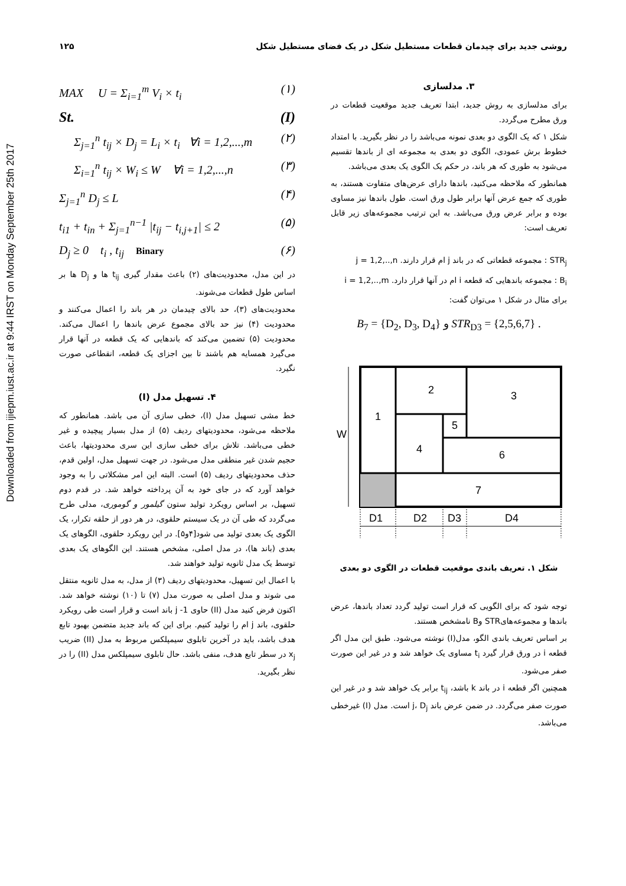Downloaded from ijiepm.iust.ac.ir at 9:44 IRST on Monday September 25th 2017
روشی جدید برای چیدمان قطعات مستطیل شکل در یک فضای مستطیل شکل ۱۲۵
۳. مدلسازی
برای مدلسازی به روش جدید، ابتدا تعریف جدید موقعیت قطعات در ورق مطرح می‌گردد.
شکل ۱ که یک الگوی دو بعدی نمونه می‌باشد را در نظر بگیرید. با امتداد خطوط برش عمودی، الگوی دو بعدی به مجموعه ای از باندها تقسیم می‌شود به طوری که هر باند، در حکم یک الگوی یک بعدی می‌باشد.
همانطور که ملاحظه می‌کنید، باندها دارای عرض‌های متفاوت هستند، به طوری که جمع عرض آنها برابر طول ورق است. طول باندها نیز مساوی بوده و برابر عرض ورق می‌باشد. به این ترتیب مجموعه‌های زیر قابل تعریف است:
STR<sub>j</sub> : مجموعه قطعاتی که در باند j ام قرار دارند. j = 1,2,..,n
B<sub>i</sub> : مجموعه باندهایی که قطعه i ام در آنها قرار دارد. i = 1,2,..,m
برای مثال در شکل ۱ می‌توان گفت:
B<sub>7</sub> = {D<sub>2</sub>, D<sub>3</sub>, D<sub>4</sub>} و STR<sub>D3</sub> = {2,5,6,7} .
W
1
2
3
4
5
6
7
D1
D2
D3
D4
شکل ۱. تعریف باندی موقعیت قطعات در الگوی دو بعدی
توجه شود که برای الگویی که قرار است تولید گردد تعداد باندها، عرض باندها و مجموعه‌هایSTR وB نامشخص هستند.
بر اساس تعریف باندی الگو، مدل(I) نوشته می‌شود. طبق این مدل اگر قطعه i در ورق قرار گیرد t<sub>i</sub> مساوی یک خواهد شد و در غیر این صورت صفر می‌شود.
همچنین اگر قطعه i در باند k باشد، t<sub>ij</sub> برابر یک خواهد شد و در غیر این صورت صفر می‌گردد. در ضمن عرض باند j، D<sub>j</sub> است. مدل (I) غیرخطی می‌باشد.
MAX U = Σ<sub>i=1</sub><sup>m</sup> V<sub>i</sub> × t<sub>i</sub> (۱)
St. (I)
Σ<sub>j=1</sub><sup>n</sup> t<sub>ij</sub> × D<sub>j</sub> = L<sub>i</sub> × t<sub>i</sub> ∀i = 1,2,...,m (۲)
Σ<sub>i=1</sub><sup>n</sup> t<sub>ij</sub> × W<sub>i</sub> ≤ W ∀i = 1,2,...,n (۳)
Σ<sub>j=1</sub><sup>n</sup> D<sub>j</sub> ≤ L (۴)
t<sub>i1</sub> + t<sub>in</sub> + Σ<sub>j=1</sub><sup>n−1</sup> |t<sub>ij</sub> − t<sub>i,j+1</sub>| ≤ 2 (۵)
D<sub>j</sub> ≥ 0 t<sub>i</sub> , t<sub>ij</sub> Binary (۶)
در این مدل، محدودیت‌های (۲) باعث مقدار گیری t<sub>ij</sub> ها و D<sub>j</sub> ها بر اساس طول قطعات می‌شوند.
محدودیت‌های (۳)، حد بالای چیدمان در هر باند را اعمال می‌کنند و محدودیت (۴) نیز حد بالای مجموع عرض باندها را اعمال می‌کند. محدودیت (۵) تضمین می‌کند که باندهایی که یک قطعه در آنها قرار می‌گیرد همسایه هم باشند تا بین اجزای یک قطعه، انقطاعی صورت نگیرد.
۴. تسهیل مدل (I)
خط مشی تسهیل مدل (I)، خطی سازی آن می باشد. همانطور که ملاحظه می‌شود، محدودیتهای ردیف (۵) از مدل بسیار پیچیده و غیر خطی می‌باشد. تلاش برای خطی سازی این سری محدودیتها، باعث حجیم شدن غیر منطقی مدل می‌شود. در جهت تسهیل مدل، اولین قدم، حذف محدودیتهای ردیف (۵) است. البته این امر مشکلاتی را به وجود خواهد آورد که در جای خود به آن پرداخته خواهد شد. در قدم دوم تسهیل، بر اساس رویکرد تولید ستون گیلمور و گوموری، مدلی طرح می‌گردد که طی آن در یک سیستم حلقوی، در هر دور از حلقه تکرار، یک الگوی یک بعدی تولید می شود[۴و۵]. در این رویکرد حلقوی، الگوهای یک بعدی (باند ها)، در مدل اصلی، مشخص هستند. این الگوهای یک بعدی توسط یک مدل ثانویه تولید خواهند شد.
با اعمال این تسهیل، محدودیتهای ردیف (۳) از مدل، به مدل ثانویه منتقل می شوند و مدل اصلی به صورت مدل (۷) تا (۱۰) نوشته خواهد شد. اکنون فرض کنید مدل (II) حاوی j -1 باند است و قرار است طی رویکرد حلقوی، باند j ام را تولید کنیم. برای این که باند جدید متضمن بهبود تابع هدف باشد، باید در آخرین تابلوی سیمپلکس مربوط به مدل (II) ضریب x<sub>j</sub> در سطر تابع هدف، منفی باشد. حال تابلوی سیمپلکس مدل (II) را در نظر بگیرید.